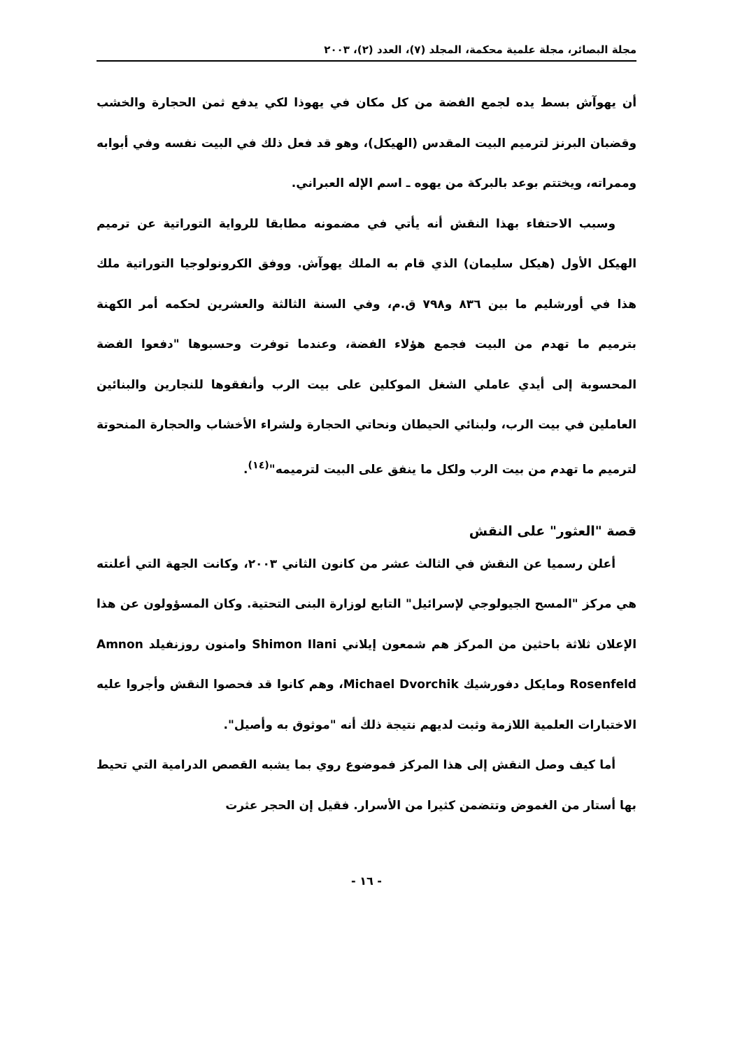مجلة البصائر، مجلة علمية محكمة، المجلد (٧)، العدد (٢)، ٢٠٠٣
أن يهوآش بسط يده لجمع الفضة من كل مكان في يهوذا لكي يدفع ثمن الحجارة والخشب وقضبان البرنز لترميم البيت المقدس (الهيكل)، وهو قد فعل ذلك في البيت نفسه وفي أبوابه وممراته، ويختتم بوعد بالبركة من يهوه ـ اسم الإله العبراني.
وسبب الاحتفاء بهذا النقش أنه يأتي في مضمونه مطابقا للرواية التوراتية عن ترميم الهيكل الأول (هيكل سليمان) الذي قام به الملك يهوآش. ووفق الكرونولوجيا التوراتية ملك هذا في أورشليم ما بين ٨٣٦ و٧٩٨ ق.م، وفي السنة الثالثة والعشرين لحكمه أمر الكهنة بترميم ما تهدم من البيت فجمع هؤلاء الفضة، وعندما توفرت وحسبوها "دفعوا الفضة المحسوبة إلى أيدي عاملي الشغل الموكلين على بيت الرب وأنفقوها للنجارين والبنائين العاملين في بيت الرب، ولبنائي الحيطان ونحاتي الحجارة ولشراء الأخشاب والحجارة المنحوتة لترميم ما تهدم من بيت الرب ولكل ما ينفق على البيت لترميمه"<sup>(١٤)</sup>.
قصة "العثور" على النقش
أعلن رسميا عن النقش في الثالث عشر من كانون الثاني ٢٠٠٣، وكانت الجهة التي أعلنته هي مركز "المسح الجيولوجي لإسرائيل" التابع لوزارة البنى التحتية. وكان المسؤولون عن هذا الإعلان ثلاثة باحثين من المركز هم شمعون إيلاني Shimon Ilani وامنون روزنفيلد Amnon Rosenfeld ومايكل دفورشيك Michael Dvorchik، وهم كانوا قد فحصوا النقش وأجروا عليه الاختبارات العلمية اللازمة وثبت لديهم نتيجة ذلك أنه "موثوق به وأصيل".
أما كيف وصل النقش إلى هذا المركز فموضوع روي بما يشبه القصص الدرامية التي تحيط بها أستار من الغموض وتتضمن كثيرا من الأسرار. فقيل إن الحجر عثرت
- ١٦ -